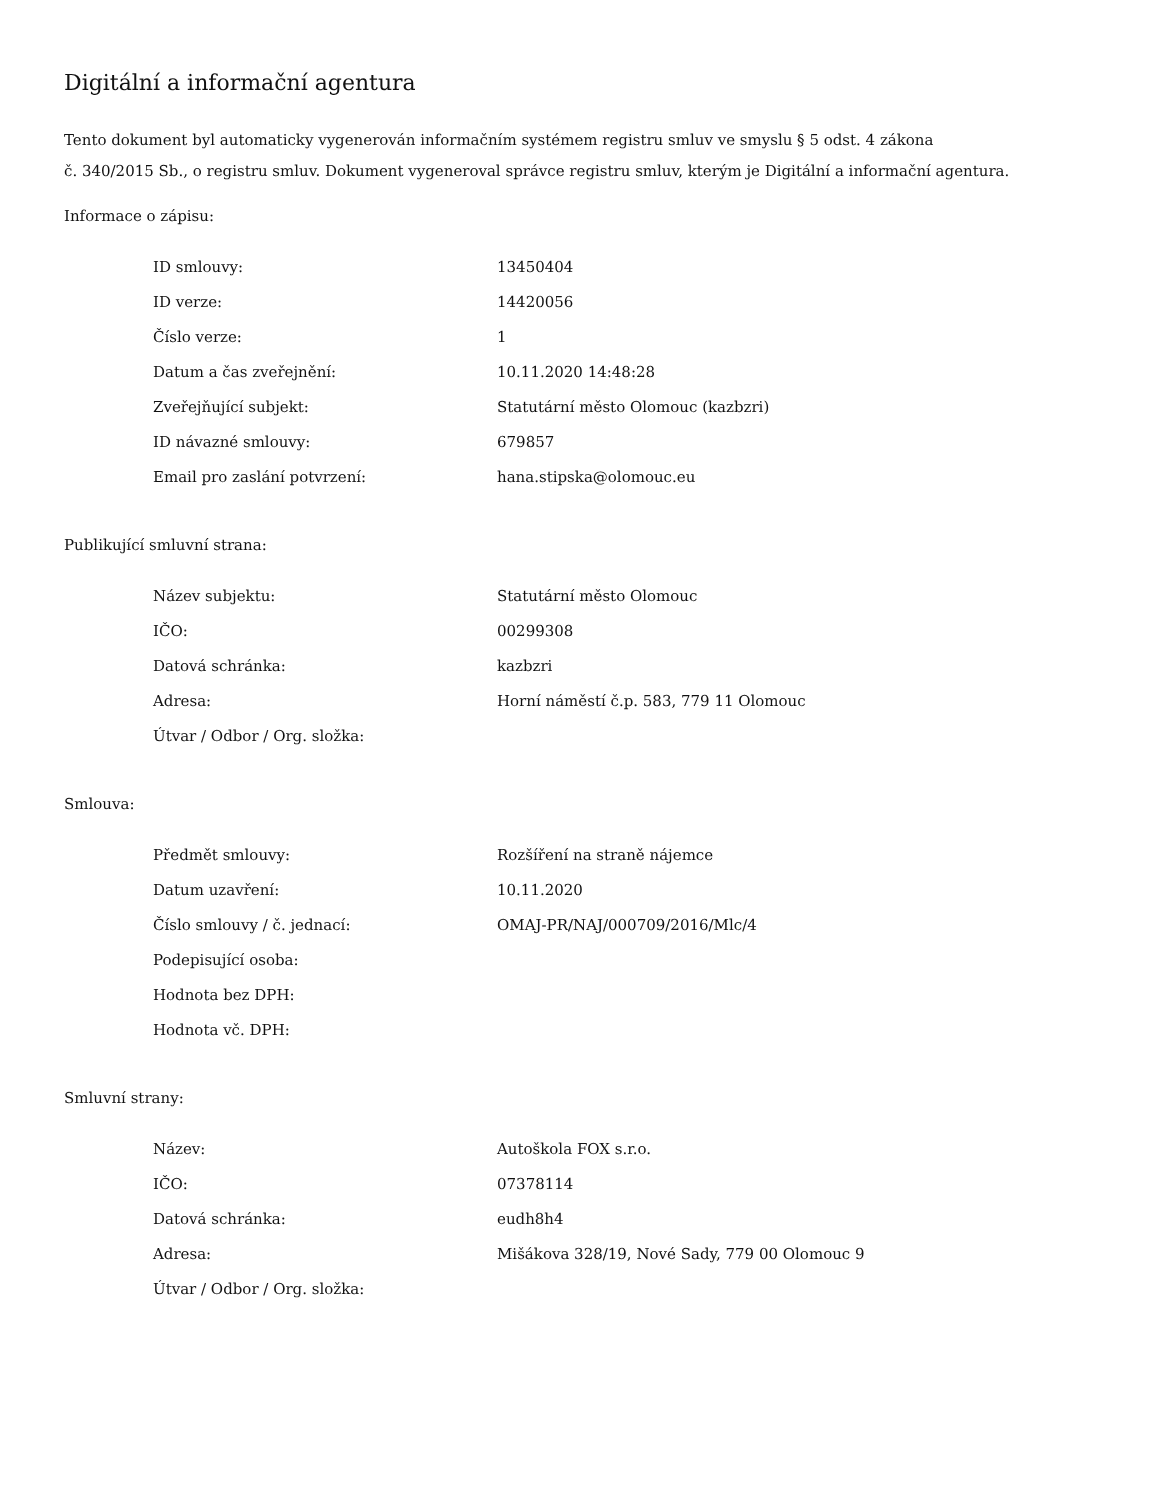Digitální a informační agentura
Tento dokument byl automaticky vygenerován informačním systémem registru smluv ve smyslu § 5 odst. 4 zákona
č. 340/2015 Sb., o registru smluv. Dokument vygeneroval správce registru smluv, kterým je Digitální a informační agentura.
Informace o zápisu:
| ID smlouvy: | 13450404 |
| ID verze: | 14420056 |
| Číslo verze: | 1 |
| Datum a čas zveřejnění: | 10.11.2020 14:48:28 |
| Zveřejňující subjekt: | Statutární město Olomouc (kazbzri) |
| ID návazné smlouvy: | 679857 |
| Email pro zaslání potvrzení: | hana.stipska@olomouc.eu |
Publikující smluvní strana:
| Název subjektu: | Statutární město Olomouc |
| IČO: | 00299308 |
| Datová schránka: | kazbzri |
| Adresa: | Horní náměstí č.p. 583, 779 11 Olomouc |
| Útvar / Odbor / Org. složka: | |
Smlouva:
| Předmět smlouvy: | Rozšíření na straně nájemce |
| Datum uzavření: | 10.11.2020 |
| Číslo smlouvy / č. jednací: | OMAJ-PR/NAJ/000709/2016/Mlc/4 |
| Podepisující osoba: | |
| Hodnota bez DPH: | |
| Hodnota vč. DPH: | |
Smluvní strany:
| Název: | Autoškola FOX s.r.o. |
| IČO: | 07378114 |
| Datová schránka: | eudh8h4 |
| Adresa: | Mišákova 328/19, Nové Sady, 779 00 Olomouc 9 |
| Útvar / Odbor / Org. složka: | |